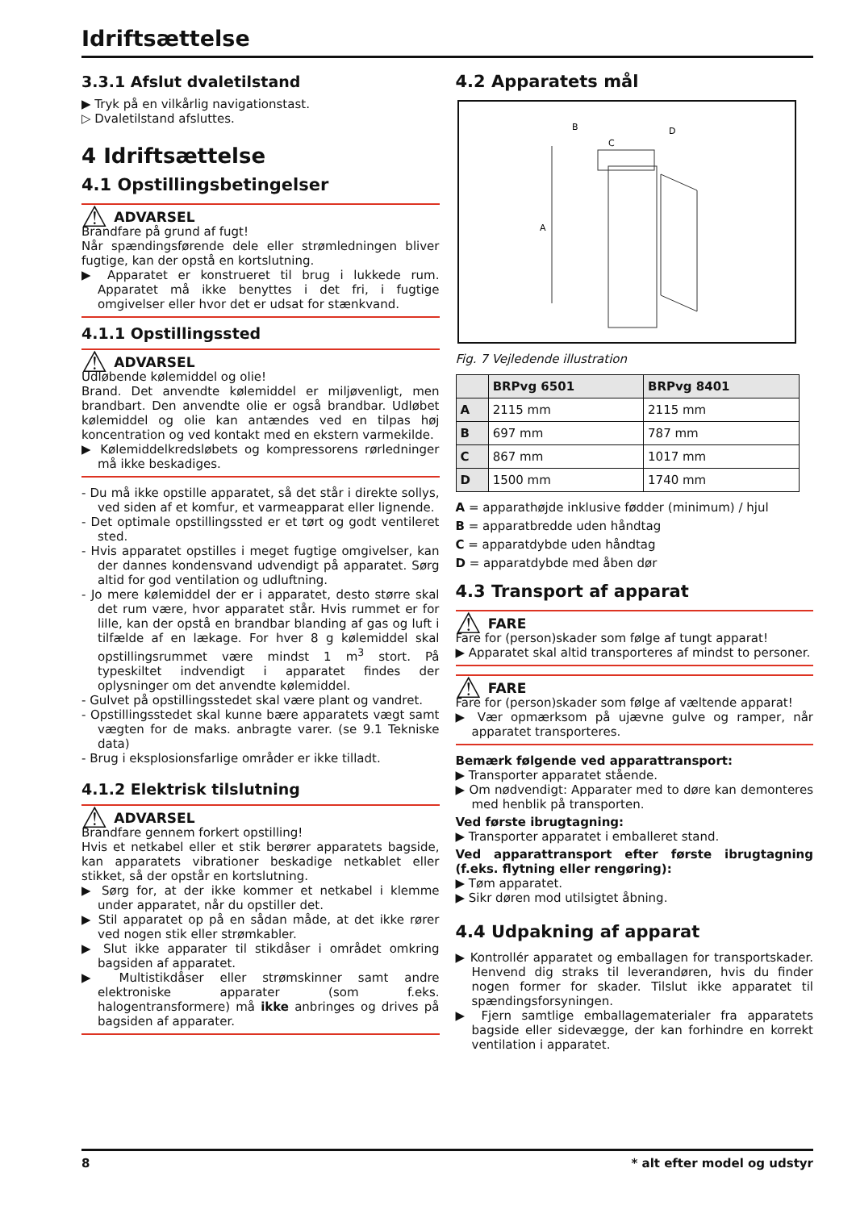Idriftsættelse
3.3.1 Afslut dvaletilstand
▶ Tryk på en vilkårlig navigationstast.
▷ Dvaletilstand afsluttes.
4 Idriftsættelse
4.1 Opstillingsbetingelser
⚠ ADVARSEL
Brandfare på grund af fugt!
Når spændingsførende dele eller strømledningen bliver fugtige, kan der opstå en kortslutning.
▶ Apparatet er konstrueret til brug i lukkede rum. Apparatet må ikke benyttes i det fri, i fugtige omgivelser eller hvor det er udsat for stænkvand.
4.1.1 Opstillingssted
⚠ ADVARSEL
Udløbende kølemiddel og olie!
Brand. Det anvendte kølemiddel er miljøvenligt, men brandbart. Den anvendte olie er også brandbar. Udløbet kølemiddel og olie kan antændes ved en tilpas høj koncentration og ved kontakt med en ekstern varmekilde.
▶ Kølemiddelkredsløbets og kompressorens rørledninger må ikke beskadiges.
- Du må ikke opstille apparatet, så det står i direkte sollys, ved siden af et komfur, et varmeapparat eller lignende.
- Det optimale opstillingssted er et tørt og godt ventileret sted.
- Hvis apparatet opstilles i meget fugtige omgivelser, kan der dannes kondensvand udvendigt på apparatet. Sørg altid for god ventilation og udluftning.
- Jo mere kølemiddel der er i apparatet, desto større skal det rum være, hvor apparatet står. Hvis rummet er for lille, kan der opstå en brandbar blanding af gas og luft i tilfælde af en lækage. For hver 8 g kølemiddel skal opstillingsrummet være mindst 1 m<sup>3</sup> stort. På typeskiltet indvendigt i apparatet findes der oplysninger om det anvendte kølemiddel.
- Gulvet på opstillingsstedet skal være plant og vandret.
- Opstillingsstedet skal kunne bære apparatets vægt samt vægten for de maks. anbragte varer. (se 9.1 Tekniske data)
- Brug i eksplosionsfarlige områder er ikke tilladt.
4.1.2 Elektrisk tilslutning
⚠ ADVARSEL
Brandfare gennem forkert opstilling!
Hvis et netkabel eller et stik berører apparatets bagside, kan apparatets vibrationer beskadige netkablet eller stikket, så der opstår en kortslutning.
▶ Sørg for, at der ikke kommer et netkabel i klemme under apparatet, når du opstiller det.
▶ Stil apparatet op på en sådan måde, at det ikke rører ved nogen stik eller strømkabler.
▶ Slut ikke apparater til stikdåser i området omkring bagsiden af apparatet.
▶ Multistikdåser eller strømskinner samt andre elektroniske apparater (som f.eks. halogentransformere) må ikke anbringes og drives på bagsiden af apparater.
4.2 Apparatets mål
A
B
C
D
Fig. 7 Vejledende illustration
| | BRPvg 6501 | BRPvg 8401 |
| --- | --- | --- |
| A | 2115 mm | 2115 mm |
| B | 697 mm | 787 mm |
| C | 867 mm | 1017 mm |
| D | 1500 mm | 1740 mm |
A = apparathøjde inklusive fødder (minimum) / hjul
B = apparatbredde uden håndtag
C = apparatdybde uden håndtag
D = apparatdybde med åben dør
4.3 Transport af apparat
⚠ FARE
Fare for (person)skader som følge af tungt apparat!
▶ Apparatet skal altid transporteres af mindst to personer.
⚠ FARE
Fare for (person)skader som følge af væltende apparat!
▶ Vær opmærksom på ujævne gulve og ramper, når apparatet transporteres.
Bemærk følgende ved apparattransport:
▶ Transporter apparatet stående.
▶ Om nødvendigt: Apparater med to døre kan demonteres med henblik på transporten.
Ved første ibrugtagning:
▶ Transporter apparatet i emballeret stand.
Ved apparattransport efter første ibrugtagning (f.eks. flytning eller rengøring):
▶ Tøm apparatet.
▶ Sikr døren mod utilsigtet åbning.
4.4 Udpakning af apparat
▶ Kontrollér apparatet og emballagen for transportskader. Henvend dig straks til leverandøren, hvis du finder nogen former for skader. Tilslut ikke apparatet til spændingsforsyningen.
▶ Fjern samtlige emballagematerialer fra apparatets bagside eller sidevægge, der kan forhindre en korrekt ventilation i apparatet.
8 * alt efter model og udstyr